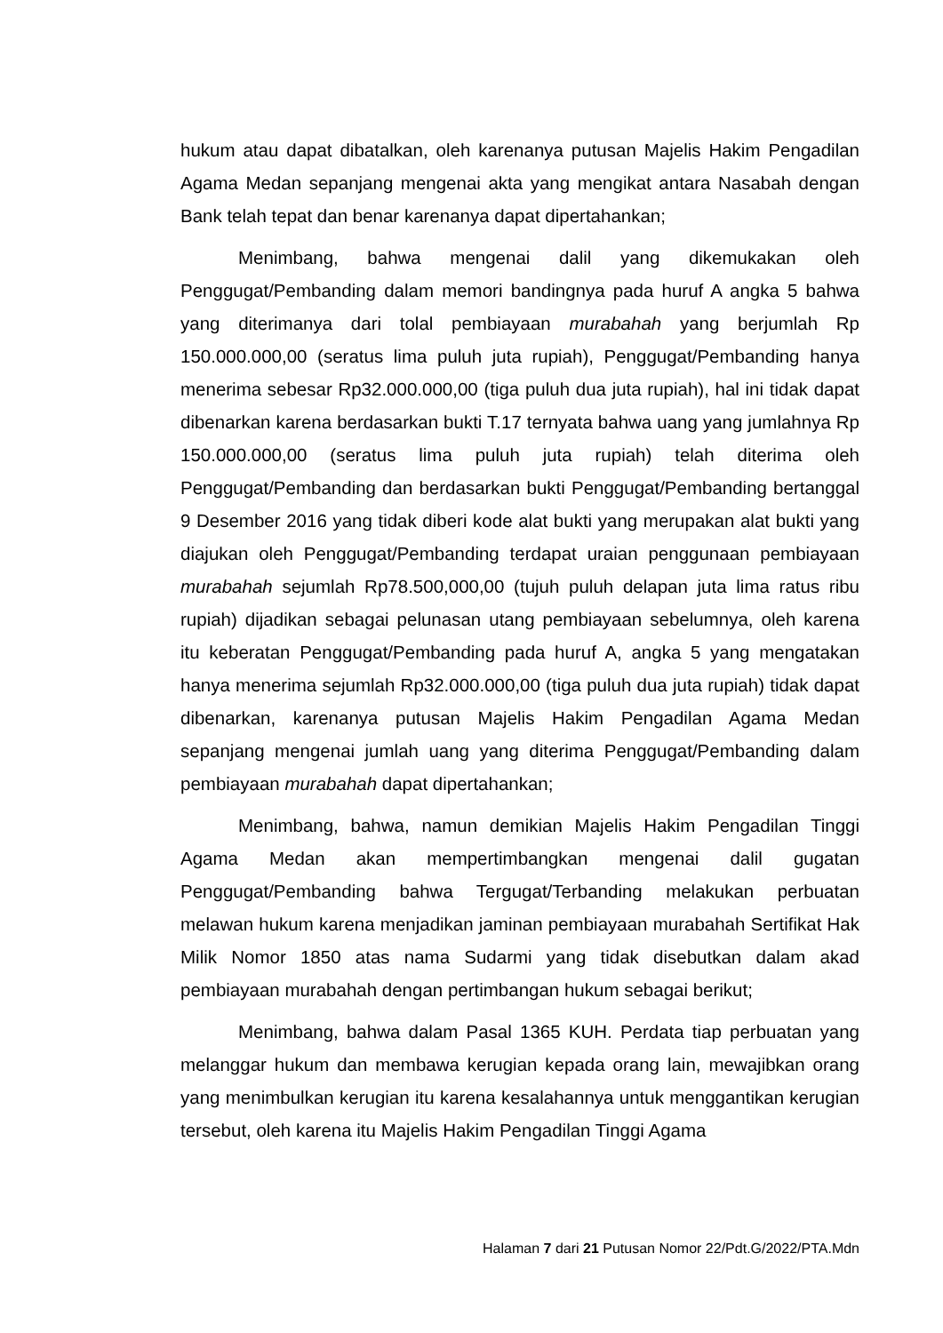hukum atau dapat dibatalkan, oleh karenanya putusan Majelis Hakim Pengadilan Agama Medan sepanjang mengenai akta yang mengikat antara Nasabah dengan Bank telah tepat dan benar karenanya dapat dipertahankan;
Menimbang, bahwa mengenai dalil yang dikemukakan oleh Penggugat/Pembanding dalam memori bandingnya pada huruf A angka 5 bahwa yang diterimanya dari tolal pembiayaan murabahah yang berjumlah Rp 150.000.000,00 (seratus lima puluh juta rupiah), Penggugat/Pembanding hanya menerima sebesar Rp32.000.000,00 (tiga puluh dua juta rupiah), hal ini tidak dapat dibenarkan karena berdasarkan bukti T.17 ternyata bahwa uang yang jumlahnya Rp 150.000.000,00 (seratus lima puluh juta rupiah) telah diterima oleh Penggugat/Pembanding dan berdasarkan bukti Penggugat/Pembanding bertanggal 9 Desember 2016 yang tidak diberi kode alat bukti yang merupakan alat bukti yang diajukan oleh Penggugat/Pembanding terdapat uraian penggunaan pembiayaan murabahah sejumlah Rp78.500,000,00 (tujuh puluh delapan juta lima ratus ribu rupiah) dijadikan sebagai pelunasan utang pembiayaan sebelumnya, oleh karena itu keberatan Penggugat/Pembanding pada huruf A, angka 5 yang mengatakan hanya menerima sejumlah Rp32.000.000,00 (tiga puluh dua juta rupiah) tidak dapat dibenarkan, karenanya putusan Majelis Hakim Pengadilan Agama Medan sepanjang mengenai jumlah uang yang diterima Penggugat/Pembanding dalam pembiayaan murabahah dapat dipertahankan;
Menimbang, bahwa, namun demikian Majelis Hakim Pengadilan Tinggi Agama Medan akan mempertimbangkan mengenai dalil gugatan Penggugat/Pembanding bahwa Tergugat/Terbanding melakukan perbuatan melawan hukum karena menjadikan jaminan pembiayaan murabahah Sertifikat Hak Milik Nomor 1850 atas nama Sudarmi yang tidak disebutkan dalam akad pembiayaan murabahah dengan pertimbangan hukum sebagai berikut;
Menimbang, bahwa dalam Pasal 1365 KUH. Perdata tiap perbuatan yang melanggar hukum dan membawa kerugian kepada orang lain, mewajibkan orang yang menimbulkan kerugian itu karena kesalahannya untuk menggantikan kerugian tersebut, oleh karena itu Majelis Hakim Pengadilan Tinggi Agama
Halaman 7 dari 21 Putusan Nomor 22/Pdt.G/2022/PTA.Mdn